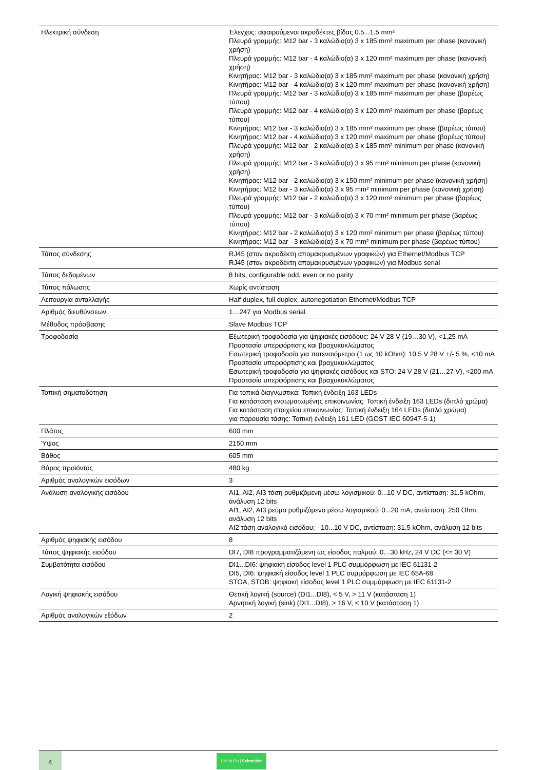| Ηλεκτρική σύνδεση | Έλεγχος: αφαιρούμενοι ακροδέκτες βίδας 0.5...1.5 mm² Πλευρά γραμμής: M12 bar - 3 καλώδιο(α) 3 x 185 mm² maximum per phase (κανονική χρήση) Πλευρά γραμμής: M12 bar - 4 καλώδιο(α) 3 x 120 mm² maximum per phase (κανονική χρήση) Κινητήρας: M12 bar - 3 καλώδιο(α) 3 x 185 mm² maximum per phase (κανονική χρήση) Κινητήρας: M12 bar - 4 καλώδιο(α) 3 x 120 mm² maximum per phase (κανονική χρήση) Πλευρά γραμμής: M12 bar - 3 καλώδιο(α) 3 x 185 mm² maximum per phase (βαρέως τύπου) Πλευρά γραμμής: M12 bar - 4 καλώδιο(α) 3 x 120 mm² maximum per phase (βαρέως τύπου) Κινητήρας: M12 bar - 3 καλώδιο(α) 3 x 185 mm² maximum per phase (βαρέως τύπου) Κινητήρας: M12 bar - 4 καλώδιο(α) 3 x 120 mm² maximum per phase (βαρέως τύπου) Πλευρά γραμμής: M12 bar - 2 καλώδιο(α) 3 x 185 mm² minimum per phase (κανονική χρήση) Πλευρά γραμμής: M12 bar - 3 καλώδιο(α) 3 x 95 mm² minimum per phase (κανονική χρήση) Κινητήρας: M12 bar - 2 καλώδιο(α) 3 x 150 mm² minimum per phase (κανονική χρήση) Κινητήρας: M12 bar - 3 καλώδιο(α) 3 x 95 mm² minimum per phase (κανονική χρήση) Πλευρά γραμμής: M12 bar - 2 καλώδιο(α) 3 x 120 mm² minimum per phase (βαρέως τύπου) Πλευρά γραμμής: M12 bar - 3 καλώδιο(α) 3 x 70 mm² minimum per phase (βαρέως τύπου) Κινητήρας: M12 bar - 2 καλώδιο(α) 3 x 120 mm² minimum per phase (βαρέως τύπου) Κινητήρας: M12 bar - 3 καλώδιο(α) 3 x 70 mm² minimum per phase (βαρέως τύπου) |
| Τύπος σύνδεσης | RJ45 (στον ακροδέκτη απομακρυσμένων γραφικών) για Ethernet/Modbus TCP RJ45 (στον ακροδέκτη απομακρυσμένων γραφικών) για Modbus serial |
| Τύπος δεδομένων | 8 bits, configurable odd, even or no parity |
| Τύπος πόλωσης | Χωρίς αντίσταση |
| Λειτουργία ανταλλαγής | Half duplex, full duplex, autonegotiation Ethernet/Modbus TCP |
| Αριθμός διευθύνσεων | 1…247 για Modbus serial |
| Μέθοδος πρόσβασης | Slave Modbus TCP |
| Τροφοδοσία | Εξωτερική τροφοδοσία για ψηφιακές εισόδους: 24 V 28 V (19…30 V), <1,25 mA Προστασία υπερφόρτισης και βραχυκυκλώματος Εσωτερική τροφοδοσία για ποτενσιόμετρο (1 ως 10 kOhm): 10.5 V 28 V +/- 5 %, <10 mA Προστασία υπερφόρτισης και βραχυκυκλώματος Εσωτερική τροφοδοσία για ψηφιακές εισόδους και STO: 24 V 28 V (21…27 V), <200 mA Προστασία υπερφόρτισης και βραχυκυκλώματος |
| Τοπική σηματοδότηση | Για τοπικά διαγνωστικά: Τοπική ένδειξη 163 LEDs Για κατάσταση ενσωματωμένης επικοινωνίας: Τοπική ένδειξη 163 LEDs (διπλό χρώμα) Για κατάσταση στοιχείου επικοινωνίας: Τοπική ένδειξη 164 LEDs (διπλό χρώμα) για παρουσία τάσης: Τοπική ένδειξη 161 LED (GOST IEC 60947-5-1) |
| Πλάτος | 600 mm |
| Ύψος | 2150 mm |
| Βάθος | 605 mm |
| Βάρος προϊόντος | 480 kg |
| Αριθμός αναλογικών εισόδων | 3 |
| Ανάλυση αναλογικής εισόδου | AI1, AI2, AI3 τάση ρυθμιζόμενη μέσω λογισμικού: 0...10 V DC, αντίσταση: 31.5 kOhm, ανάλυση 12 bits AI1, AI2, AI3 ρεύμα ρυθμιζόμενο μέσω λογισμικού: 0...20 mA, αντίσταση: 250 Ohm, ανάλυση 12 bits AI2 τάση αναλογικό εισόδου: - 10...10 V DC, αντίσταση: 31.5 kOhm, ανάλυση 12 bits |
| Αριθμός ψηφιακής εισόδου | 8 |
| Τύπος ψηφιακής εισόδου | DI7, DI8 προγραμματιζόμενη ως είσοδος παλμού: 0…30 kHz, 24 V DC (<= 30 V) |
| Συμβατότητα εισόδου | DI1...DI6: ψηφιακή είσοδος level 1 PLC συμμόρφωση με IEC 61131-2 DI5, DI6: ψηφιακή είσοδος level 1 PLC συμμόρφωση με IEC 65A-68 STOA, STOB: ψηφιακή είσοδος level 1 PLC συμμόρφωση με IEC 61131-2 |
| Λογική ψηφιακής εισόδου | Θετική λογική (source) (DI1...DI8), < 5 V, > 11 V (κατάσταση 1) Αρνητική λογική (sink) (DI1...DI8), > 16 V, < 10 V (κατάσταση 1) |
| Αριθμός αναλογικών εξόδων | 2 |
4
Life Is On | Schneider